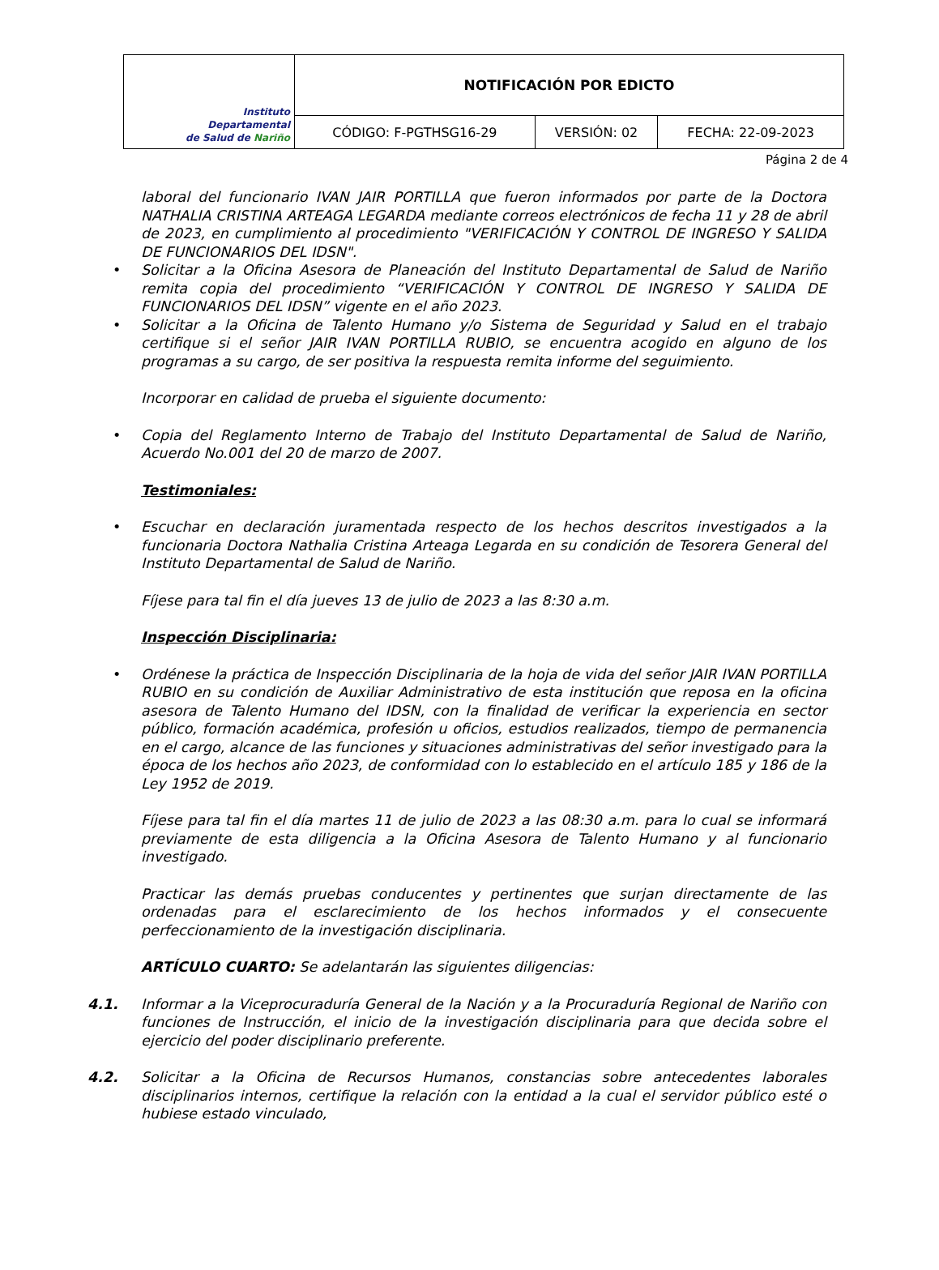| Instituto Departamental de Salud de Nariño | NOTIFICACIÓN POR EDICTO | | |
| | CÓDIGO: F-PGTHSG16-29 | VERSIÓN: 02 | FECHA: 22-09-2023 |
Página 2 de 4
laboral del funcionario IVAN JAIR PORTILLA que fueron informados por parte de la Doctora NATHALIA CRISTINA ARTEAGA LEGARDA mediante correos electrónicos de fecha 11 y 28 de abril de 2023, en cumplimiento al procedimiento "VERIFICACIÓN Y CONTROL DE INGRESO Y SALIDA DE FUNCIONARIOS DEL IDSN".
• Solicitar a la Oficina Asesora de Planeación del Instituto Departamental de Salud de Nariño remita copia del procedimiento “VERIFICACIÓN Y CONTROL DE INGRESO Y SALIDA DE FUNCIONARIOS DEL IDSN” vigente en el año 2023.
• Solicitar a la Oficina de Talento Humano y/o Sistema de Seguridad y Salud en el trabajo certifique si el señor JAIR IVAN PORTILLA RUBIO, se encuentra acogido en alguno de los programas a su cargo, de ser positiva la respuesta remita informe del seguimiento.
Incorporar en calidad de prueba el siguiente documento:
• Copia del Reglamento Interno de Trabajo del Instituto Departamental de Salud de Nariño, Acuerdo No.001 del 20 de marzo de 2007.
Testimoniales:
• Escuchar en declaración juramentada respecto de los hechos descritos investigados a la funcionaria Doctora Nathalia Cristina Arteaga Legarda en su condición de Tesorera General del Instituto Departamental de Salud de Nariño.
Fíjese para tal fin el día jueves 13 de julio de 2023 a las 8:30 a.m.
Inspección Disciplinaria:
• Ordénese la práctica de Inspección Disciplinaria de la hoja de vida del señor JAIR IVAN PORTILLA RUBIO en su condición de Auxiliar Administrativo de esta institución que reposa en la oficina asesora de Talento Humano del IDSN, con la finalidad de verificar la experiencia en sector público, formación académica, profesión u oficios, estudios realizados, tiempo de permanencia en el cargo, alcance de las funciones y situaciones administrativas del señor investigado para la época de los hechos año 2023, de conformidad con lo establecido en el artículo 185 y 186 de la Ley 1952 de 2019.
Fíjese para tal fin el día martes 11 de julio de 2023 a las 08:30 a.m. para lo cual se informará previamente de esta diligencia a la Oficina Asesora de Talento Humano y al funcionario investigado.
Practicar las demás pruebas conducentes y pertinentes que surjan directamente de las ordenadas para el esclarecimiento de los hechos informados y el consecuente perfeccionamiento de la investigación disciplinaria.
ARTÍCULO CUARTO: Se adelantarán las siguientes diligencias:
4.1. Informar a la Viceprocuraduría General de la Nación y a la Procuraduría Regional de Nariño con funciones de Instrucción, el inicio de la investigación disciplinaria para que decida sobre el ejercicio del poder disciplinario preferente.
4.2. Solicitar a la Oficina de Recursos Humanos, constancias sobre antecedentes laborales disciplinarios internos, certifique la relación con la entidad a la cual el servidor público esté o hubiese estado vinculado,